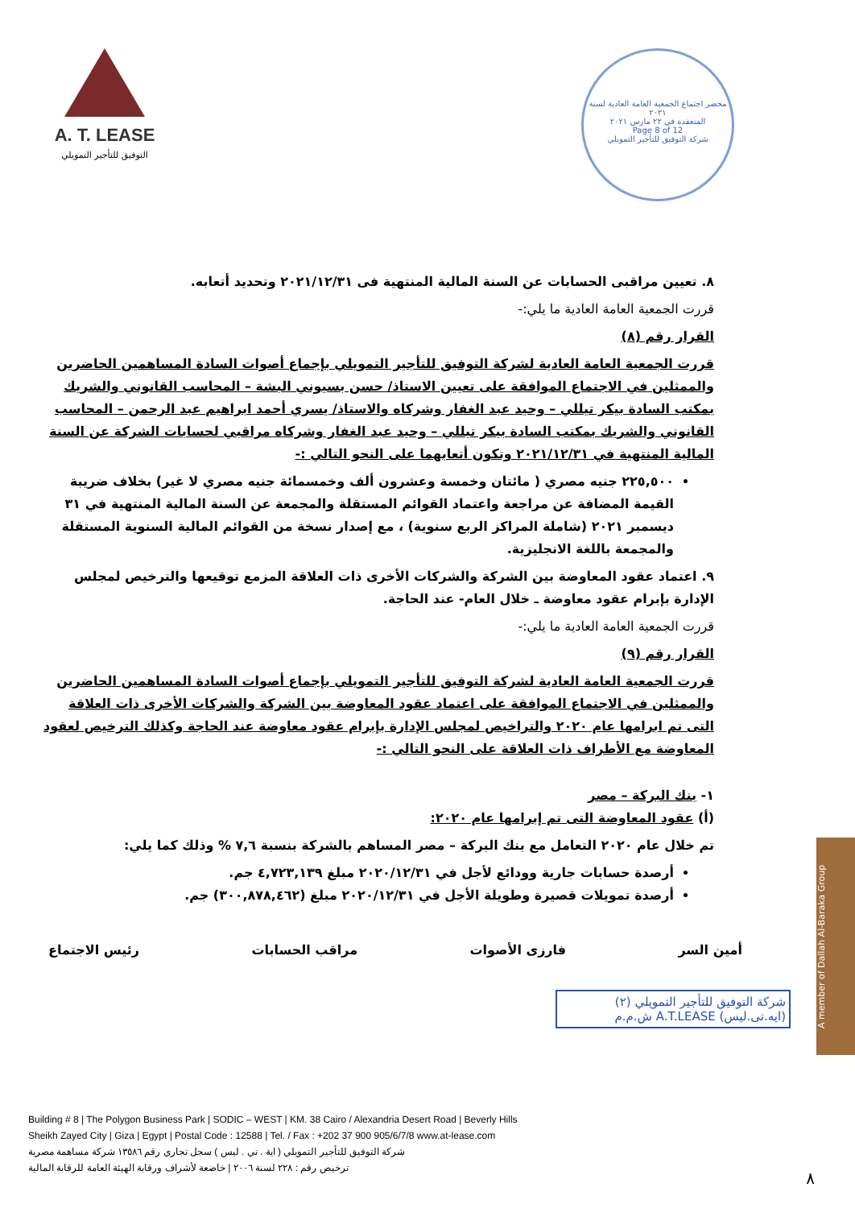A. T. LEASE
التوفيق للتأجير التمويلي
محضر اجتماع الجمعية العامة العادية لسنة ٢٠٢١
المنعقدة في ٢٢ مارس ٢٠٢١
Page 8 of 12
شركة التوفيق للتأجير التمويلي
٨. تعيين مراقبى الحسابات عن السنة المالية المنتهية فى ٢٠٢١/١٢/٣١ وتحديد أتعابه.
قررت الجمعية العامة العادية ما يلي:-
القرار رقم (٨)
قررت الجمعية العامة العادية لشركة التوفيق للتأجير التمويلي بإجماع أصوات السادة المساهمين الحاضرين والممثلين في الاجتماع الموافقة على تعيين الاستاذ/ حسن بسيوني البشة – المحاسب القانوني والشريك بمكتب السادة بيكر تيللي – وحيد عبد الغفار وشركاه والاستاذ/ يسري أحمد ابراهيم عبد الرحمن – المحاسب القانوني والشريك بمكتب السادة بيكر تيللي – وحيد عبد الغفار وشركاه مراقبي لحسابات الشركة عن السنة المالية المنتهية في ٢٠٢١/١٢/٣١ وتكون أتعابهما على النحو التالي :-
٢٢٥,٥٠٠ جنيه مصري ( مائتان وخمسة وعشرون ألف وخمسمائة جنيه مصري لا غير) بخلاف ضريبة القيمة المضافة عن مراجعة واعتماد القوائم المستقلة والمجمعة عن السنة المالية المنتهية في ٣١ ديسمبر ٢٠٢١ (شاملة المراكز الربع سنوية) ، مع إصدار نسخة من القوائم المالية السنوية المستقلة والمجمعة باللغة الانجليزية.
٩. اعتماد عقود المعاوضة بين الشركة والشركات الأخرى ذات العلاقة المزمع توقيعها والترخيص لمجلس الإدارة بإبرام عقود معاوضة ـ خلال العام- عند الحاجة.
قررت الجمعية العامة العادية ما يلي:-
القرار رقم (٩)
قررت الجمعية العامة العادية لشركة التوفيق للتأجير التمويلي بإجماع أصوات السادة المساهمين الحاضرين والممثلين في الاجتماع الموافقة على اعتماد عقود المعاوضة بين الشركة والشركات الأخرى ذات العلاقة التى تم ابرامها عام ٢٠٢٠ والتراخيص لمجلس الإدارة بإبرام عقود معاوضة عند الحاجة وكذلك الترخيص لعقود المعاوضة مع الأطراف ذات العلاقة على النحو التالي :-
١- بنك البركة – مصر
(أ) عقود المعاوضة التى تم إبرامها عام ٢٠٢٠:
تم خلال عام ٢٠٢٠ التعامل مع بنك البركة – مصر المساهم بالشركة بنسبة ٧,٦ % وذلك كما يلي:
أرصدة حسابات جارية وودائع لأجل في ٢٠٢٠/١٢/٣١ مبلغ ٤,٧٢٣,١٣٩ جم.
أرصدة تمويلات قصيرة وطويلة الأجل في ٢٠٢٠/١٢/٣١ مبلغ (٣٠٠,٨٧٨,٤٦٢) جم.
أمين السر فارزى الأصوات مراقب الحسابات رئيس الاجتماع
شركة التوفيق للتأجير التمويلي (٢)
(ايه.تى.ليس) A.T.LEASE ش.م.م
Building # 8 | The Polygon Business Park | SODIC – WEST | KM. 38 Cairo / Alexandria Desert Road | Beverly Hills
Sheikh Zayed City | Giza | Egypt | Postal Code : 12588 | Tel. / Fax : +202 37 900 905/6/7/8 www.at-lease.com
شركة التوفيق للتأجير التمويلي ( اية . تي . ليس ) سجل تجاري رقم ١٣٥٨٦ شركة مساهمة مصرية
ترخيص رقم : ٢٢٨ لسنة ٢٠٠٦ | خاضعة لأشراف ورقابة الهيئة العامة للرقابة المالية
A member of Dallah Al-Baraka Group
٨